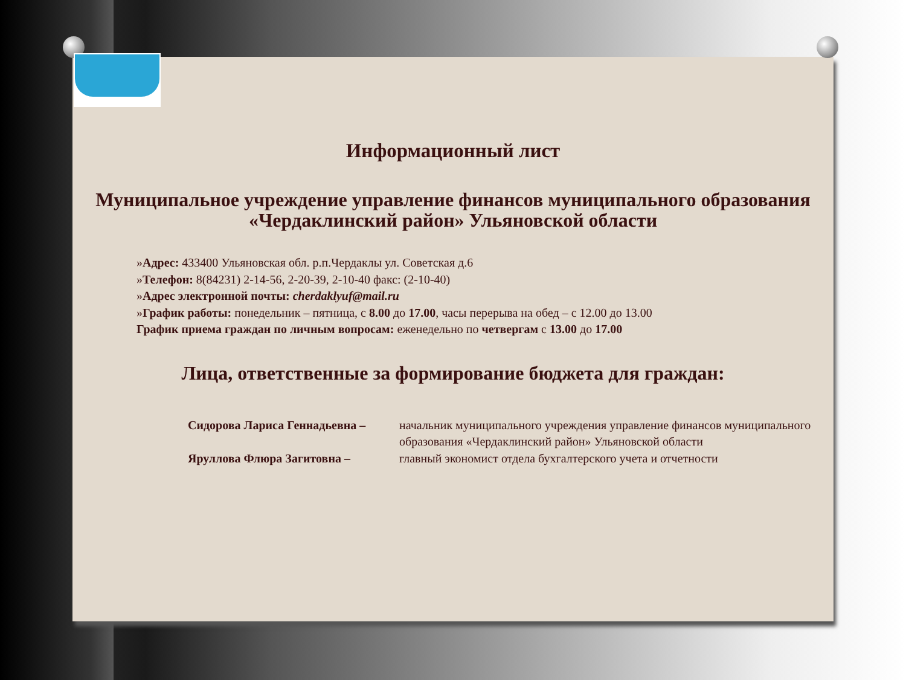Информационный лист
Муниципальное учреждение управление финансов муниципального образования «Чердаклинский район» Ульяновской области
»Адрес: 433400 Ульяновская обл. р.п.Чердаклы ул. Советская д.6
»Телефон: 8(84231) 2-14-56, 2-20-39, 2-10-40 факс: (2-10-40)
»Адрес электронной почты: cherdaklyuf@mail.ru
»График работы: понедельник – пятница, с 8.00 до 17.00, часы перерыва на обед – с 12.00 до 13.00
График приема граждан по личным вопросам: еженедельно по четвергам с 13.00 до 17.00
Лица, ответственные за формирование бюджета для граждан:
Сидорова Лариса Геннадьевна – начальник муниципального учреждения управление финансов муниципального образования «Чердаклинский район» Ульяновской области
Яруллова Флюра Загитовна – главный экономист отдела бухгалтерского учета и отчетности